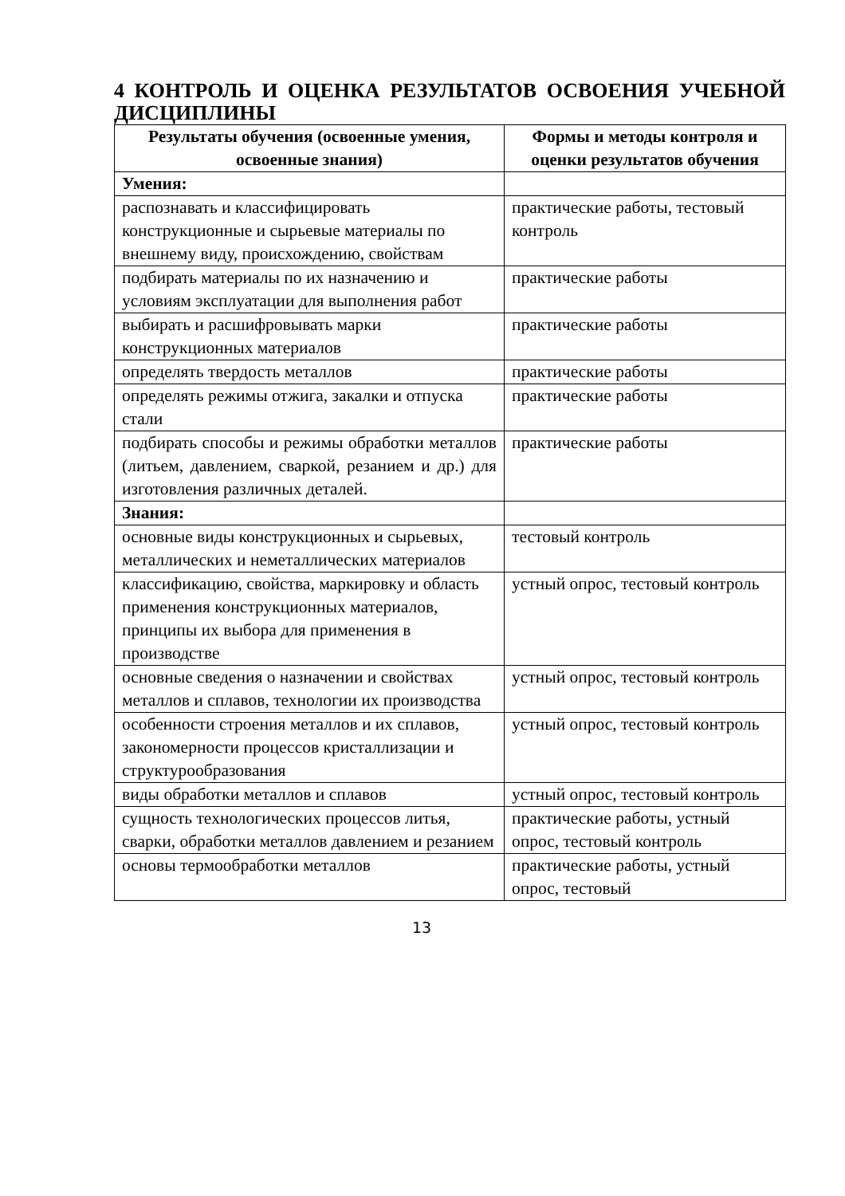4 КОНТРОЛЬ И ОЦЕНКА РЕЗУЛЬТАТОВ ОСВОЕНИЯ УЧЕБНОЙ ДИСЦИПЛИНЫ
| Результаты обучения (освоенные умения, освоенные знания) | Формы и методы контроля и оценки результатов обучения |
| --- | --- |
| Умения: | |
| распознавать и классифицировать конструкционные и сырьевые материалы по внешнему виду, происхождению, свойствам | практические работы, тестовый контроль |
| подбирать материалы по их назначению и условиям эксплуатации для выполнения работ | практические работы |
| выбирать и расшифровывать марки конструкционных материалов | практические работы |
| определять твердость металлов | практические работы |
| определять режимы отжига, закалки и отпуска стали | практические работы |
| подбирать способы и режимы обработки металлов (литьем, давлением, сваркой, резанием и др.) для изготовления различных деталей. | практические работы |
| Знания: | |
| основные виды конструкционных и сырьевых, металлических и неметаллических материалов | тестовый контроль |
| классификацию, свойства, маркировку и область применения конструкционных материалов, принципы их выбора для применения в производстве | устный опрос, тестовый контроль |
| основные сведения о назначении и свойствах металлов и сплавов, технологии их производства | устный опрос, тестовый контроль |
| особенности строения металлов и их сплавов, закономерности процессов кристаллизации и структурообразования | устный опрос, тестовый контроль |
| виды обработки металлов и сплавов | устный опрос, тестовый контроль |
| сущность технологических процессов литья, сварки, обработки металлов давлением и резанием | практические работы, устный опрос, тестовый контроль |
| основы термообработки металлов | практические работы, устный опрос, тестовый |
13